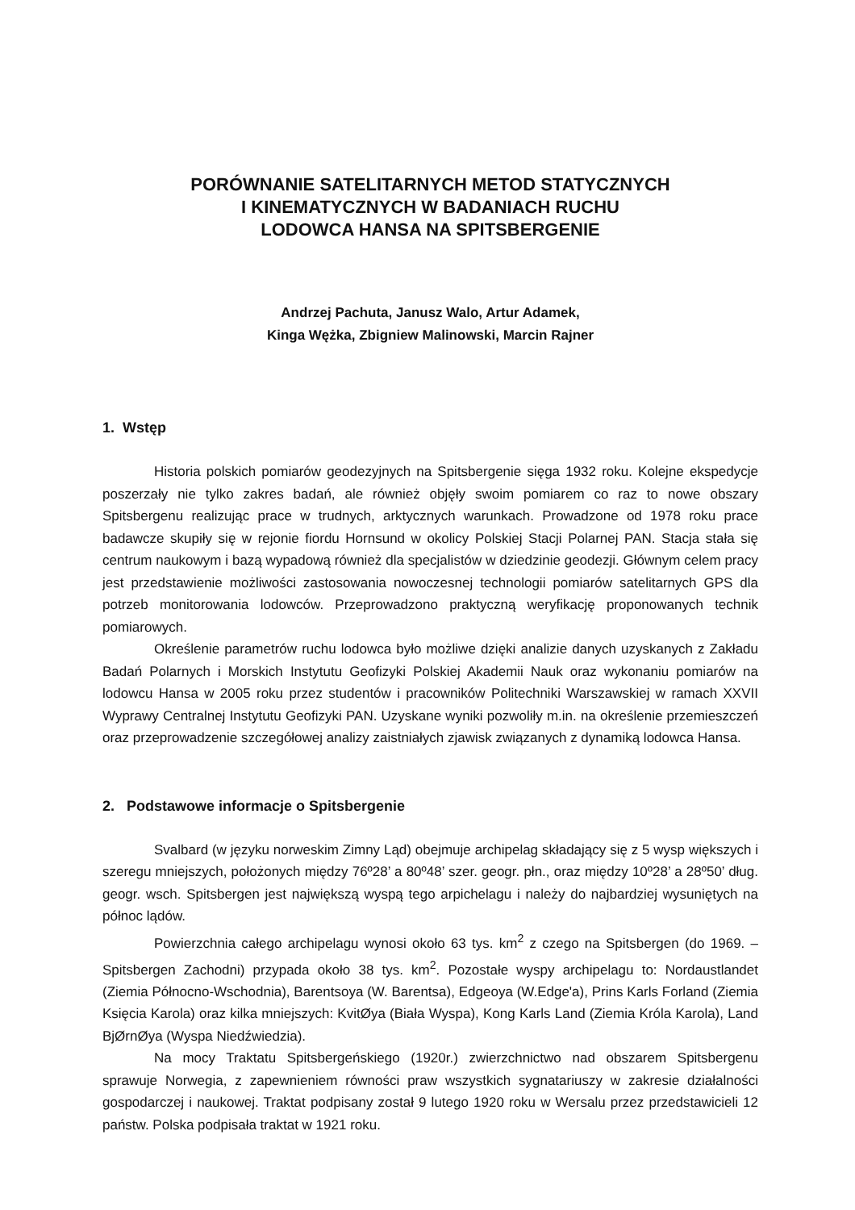PORÓWNANIE SATELITARNYCH METOD STATYCZNYCH
I KINEMATYCZNYCH W BADANIACH RUCHU
LODOWCA HANSA NA SPITSBERGENIE
Andrzej Pachuta, Janusz Walo, Artur Adamek,
Kinga Wężka, Zbigniew Malinowski, Marcin Rajner
1. Wstęp
Historia polskich pomiarów geodezyjnych na Spitsbergenie sięga 1932 roku. Kolejne ekspedycje poszerzały nie tylko zakres badań, ale również objęły swoim pomiarem co raz to nowe obszary Spitsbergenu realizując prace w trudnych, arktycznych warunkach. Prowadzone od 1978 roku prace badawcze skupiły się w rejonie fiordu Hornsund w okolicy Polskiej Stacji Polarnej PAN. Stacja stała się centrum naukowym i bazą wypadową również dla specjalistów w dziedzinie geodezji. Głównym celem pracy jest przedstawienie możliwości zastosowania nowoczesnej technologii pomiarów satelitarnych GPS dla potrzeb monitorowania lodowców. Przeprowadzono praktyczną weryfikację proponowanych technik pomiarowych.
Określenie parametrów ruchu lodowca było możliwe dzięki analizie danych uzyskanych z Zakładu Badań Polarnych i Morskich Instytutu Geofizyki Polskiej Akademii Nauk oraz wykonaniu pomiarów na lodowcu Hansa w 2005 roku przez studentów i pracowników Politechniki Warszawskiej w ramach XXVII Wyprawy Centralnej Instytutu Geofizyki PAN. Uzyskane wyniki pozwoliły m.in. na określenie przemieszczeń oraz przeprowadzenie szczegółowej analizy zaistniałych zjawisk związanych z dynamiką lodowca Hansa.
2. Podstawowe informacje o Spitsbergenie
Svalbard (w języku norweskim Zimny Ląd) obejmuje archipelag składający się z 5 wysp większych i szeregu mniejszych, położonych między 76º28’ a 80º48’ szer. geogr. płn., oraz między 10º28’ a 28º50’ dług. geogr. wsch. Spitsbergen jest największą wyspą tego arpichelagu i należy do najbardziej wysuniętych na północ lądów.
Powierzchnia całego archipelagu wynosi około 63 tys. km<sup>2</sup> z czego na Spitsbergen (do 1969. – Spitsbergen Zachodni) przypada około 38 tys. km<sup>2</sup>. Pozostałe wyspy archipelagu to: Nordaustlandet (Ziemia Północno-Wschodnia), Barentsoya (W. Barentsa), Edgeoya (W.Edge'a), Prins Karls Forland (Ziemia Księcia Karola) oraz kilka mniejszych: KvitØya (Biała Wyspa), Kong Karls Land (Ziemia Króla Karola), Land BjØrnØya (Wyspa Niedźwiedzia).
Na mocy Traktatu Spitsbergeńskiego (1920r.) zwierzchnictwo nad obszarem Spitsbergenu sprawuje Norwegia, z zapewnieniem równości praw wszystkich sygnatariuszy w zakresie działalności gospodarczej i naukowej. Traktat podpisany został 9 lutego 1920 roku w Wersalu przez przedstawicieli 12 państw. Polska podpisała traktat w 1921 roku.